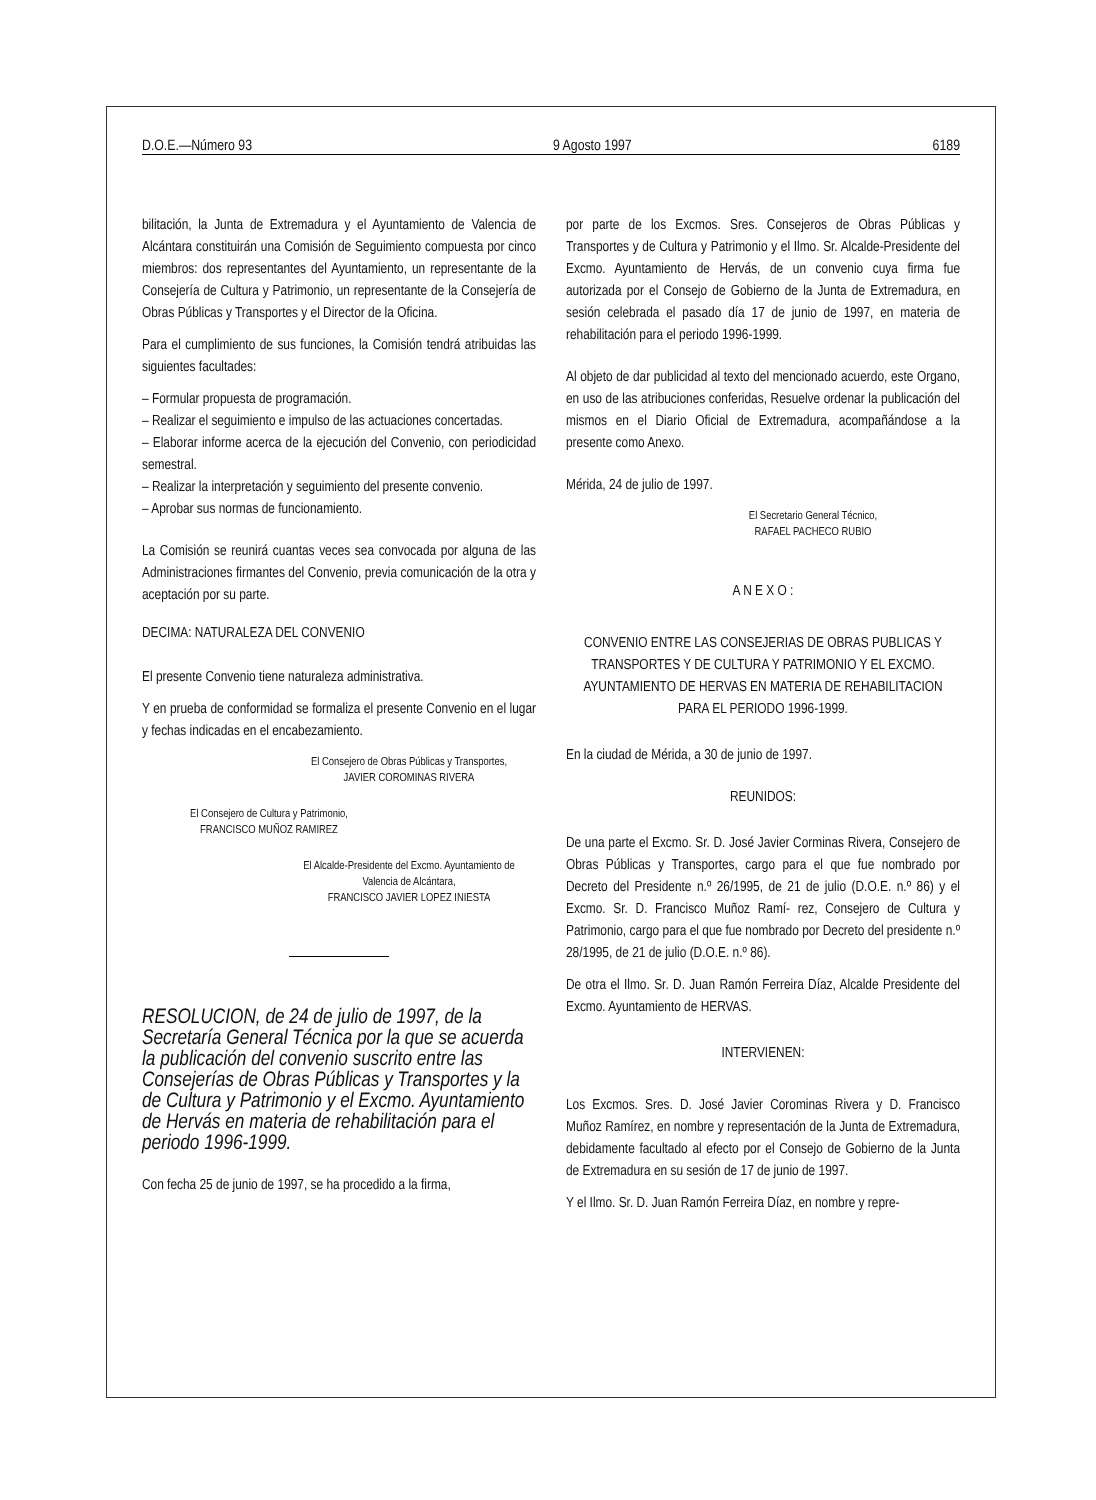D.O.E.—Número 93 9 Agosto 1997 6189
bilitación, la Junta de Extremadura y el Ayuntamiento de Valencia de Alcántara constituirán una Comisión de Seguimiento compuesta por cinco miembros: dos representantes del Ayuntamiento, un representante de la Consejería de Cultura y Patrimonio, un representante de la Consejería de Obras Públicas y Transportes y el Director de la Oficina.
Para el cumplimiento de sus funciones, la Comisión tendrá atribuidas las siguientes facultades:
– Formular propuesta de programación.
– Realizar el seguimiento e impulso de las actuaciones concertadas.
– Elaborar informe acerca de la ejecución del Convenio, con periodicidad semestral.
– Realizar la interpretación y seguimiento del presente convenio.
– Aprobar sus normas de funcionamiento.
La Comisión se reunirá cuantas veces sea convocada por alguna de las Administraciones firmantes del Convenio, previa comunicación de la otra y aceptación por su parte.
DECIMA: NATURALEZA DEL CONVENIO
El presente Convenio tiene naturaleza administrativa.
Y en prueba de conformidad se formaliza el presente Convenio en el lugar y fechas indicadas en el encabezamiento.
El Consejero de Obras Públicas y Transportes,
JAVIER COROMINAS RIVERA
El Consejero de Cultura y Patrimonio,
FRANCISCO MUÑOZ RAMIREZ
El Alcalde-Presidente del Excmo. Ayuntamiento de
Valencia de Alcántara,
FRANCISCO JAVIER LOPEZ INIESTA
RESOLUCION, de 24 de julio de 1997, de la Secretaría General Técnica por la que se acuerda la publicación del convenio suscrito entre las Consejerías de Obras Públicas y Transportes y la de Cultura y Patrimonio y el Excmo. Ayuntamiento de Hervás en materia de rehabilitación para el periodo 1996-1999.
Con fecha 25 de junio de 1997, se ha procedido a la firma,
por parte de los Excmos. Sres. Consejeros de Obras Públicas y Transportes y de Cultura y Patrimonio y el Ilmo. Sr. Alcalde-Presidente del Excmo. Ayuntamiento de Hervás, de un convenio cuya firma fue autorizada por el Consejo de Gobierno de la Junta de Extremadura, en sesión celebrada el pasado día 17 de junio de 1997, en materia de rehabilitación para el periodo 1996-1999.
Al objeto de dar publicidad al texto del mencionado acuerdo, este Organo, en uso de las atribuciones conferidas, Resuelve ordenar la publicación del mismos en el Diario Oficial de Extremadura, acompañándose a la presente como Anexo.
Mérida, 24 de julio de 1997.
El Secretario General Técnico,
RAFAEL PACHECO RUBIO
A N E X O :
CONVENIO ENTRE LAS CONSEJERIAS DE OBRAS PUBLICAS Y TRANSPORTES Y DE CULTURA Y PATRIMONIO Y EL EXCMO. AYUNTAMIENTO DE HERVAS EN MATERIA DE REHABILITACION PARA EL PERIODO 1996-1999.
En la ciudad de Mérida, a 30 de junio de 1997.
REUNIDOS:
De una parte el Excmo. Sr. D. José Javier Corminas Rivera, Consejero de Obras Públicas y Transportes, cargo para el que fue nombrado por Decreto del Presidente n.º 26/1995, de 21 de julio (D.O.E. n.º 86) y el Excmo. Sr. D. Francisco Muñoz Ramí- rez, Consejero de Cultura y Patrimonio, cargo para el que fue nombrado por Decreto del presidente n.º 28/1995, de 21 de julio (D.O.E. n.º 86).
De otra el Ilmo. Sr. D. Juan Ramón Ferreira Díaz, Alcalde Presidente del Excmo. Ayuntamiento de HERVAS.
INTERVIENEN:
Los Excmos. Sres. D. José Javier Corominas Rivera y D. Francisco Muñoz Ramírez, en nombre y representación de la Junta de Extremadura, debidamente facultado al efecto por el Consejo de Gobierno de la Junta de Extremadura en su sesión de 17 de junio de 1997.
Y el Ilmo. Sr. D. Juan Ramón Ferreira Díaz, en nombre y repre-